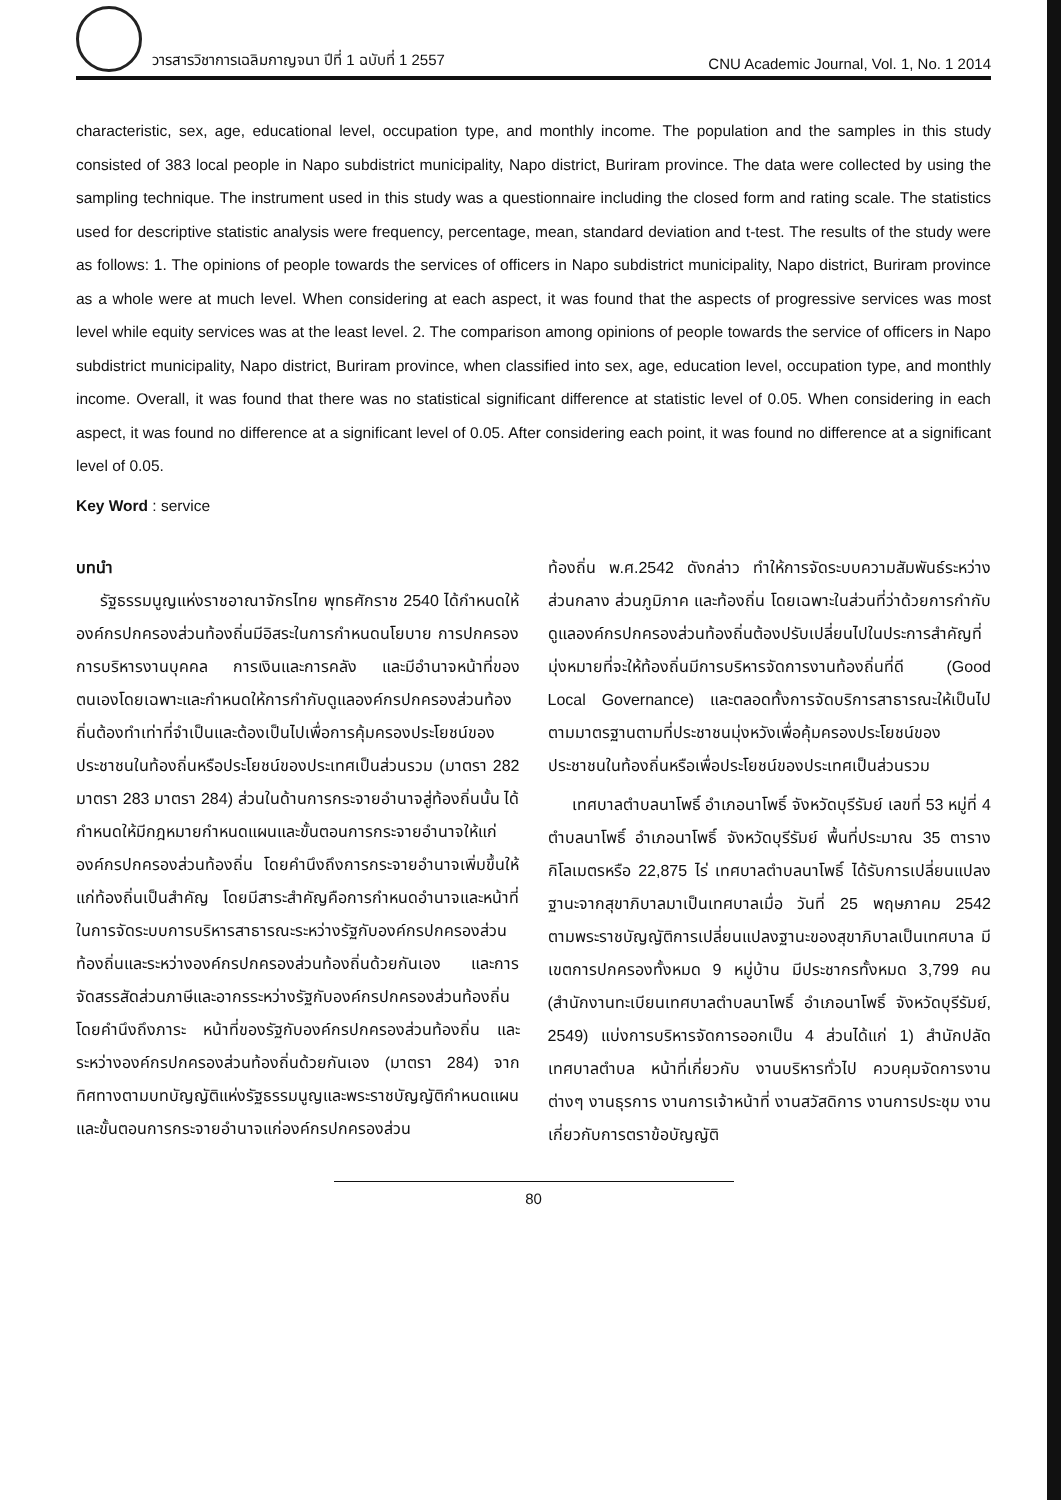วารสารวิชาการเฉลิมกาญจนา ปีที่ 1 ฉบับที่ 1 2557 CNU Academic Journal, Vol. 1, No. 1 2014
characteristic, sex, age, educational level, occupation type, and monthly income. The population and the samples in this study consisted of 383 local people in Napo subdistrict municipality, Napo district, Buriram province. The data were collected by using the sampling technique. The instrument used in this study was a questionnaire including the closed form and rating scale. The statistics used for descriptive statistic analysis were frequency, percentage, mean, standard deviation and t-test. The results of the study were as follows: 1. The opinions of people towards the services of officers in Napo subdistrict municipality, Napo district, Buriram province as a whole were at much level. When considering at each aspect, it was found that the aspects of progressive services was most level while equity services was at the least level. 2. The comparison among opinions of people towards the service of officers in Napo subdistrict municipality, Napo district, Buriram province, when classified into sex, age, education level, occupation type, and monthly income. Overall, it was found that there was no statistical significant difference at statistic level of 0.05. When considering in each aspect, it was found no difference at a significant level of 0.05. After considering each point, it was found no difference at a significant level of 0.05.
Key Word : service
บทนำ
รัฐธรรมนูญแห่งราชอาณาจักรไทย พุทธศักราช 2540 ได้กำหนดให้องค์กรปกครองส่วนท้องถิ่นมีอิสระในการกำหนดนโยบาย การปกครอง การบริหารงานบุคคล การเงินและการคลัง และมีอำนาจหน้าที่ของตนเองโดยเฉพาะและกำหนดให้การกำกับดูแลองค์กรปกครองส่วนท้องถิ่นต้องทำเท่าที่จำเป็นและต้องเป็นไปเพื่อการคุ้มครองประโยชน์ของประชาชนในท้องถิ่นหรือประโยชน์ของประเทศเป็นส่วนรวม (มาตรา 282 มาตรา 283 มาตรา 284) ส่วนในด้านการกระจายอำนาจสู่ท้องถิ่นนั้น ได้กำหนดให้มีกฎหมายกำหนดแผนและขั้นตอนการกระจายอำนาจให้แก่องค์กรปกครองส่วนท้องถิ่น โดยคำนึงถึงการกระจายอำนาจเพิ่มขึ้นให้แก่ท้องถิ่นเป็นสำคัญ โดยมีสาระสำคัญคือการกำหนดอำนาจและหน้าที่ในการจัดระบบการบริหารสาธารณะระหว่างรัฐกับองค์กรปกครองส่วนท้องถิ่นและระหว่างองค์กรปกครองส่วนท้องถิ่นด้วยกันเอง และการจัดสรรสัดส่วนภาษีและอากรระหว่างรัฐกับองค์กรปกครองส่วนท้องถิ่นโดยคำนึงถึงภาระ หน้าที่ของรัฐกับองค์กรปกครองส่วนท้องถิ่น และระหว่างองค์กรปกครองส่วนท้องถิ่นด้วยกันเอง (มาตรา 284) จากทิศทางตามบทบัญญัติแห่งรัฐธรรมนูญและพระราชบัญญัติกำหนดแผนและขั้นตอนการกระจายอำนาจแก่องค์กรปกครองส่วน
ท้องถิ่น พ.ศ.2542 ดังกล่าว ทำให้การจัดระบบความสัมพันธ์ระหว่างส่วนกลาง ส่วนภูมิภาค และท้องถิ่น โดยเฉพาะในส่วนที่ว่าด้วยการกำกับดูแลองค์กรปกครองส่วนท้องถิ่นต้องปรับเปลี่ยนไปในประการสำคัญที่มุ่งหมายที่จะให้ท้องถิ่นมีการบริหารจัดการงานท้องถิ่นที่ดี (Good Local Governance) และตลอดทั้งการจัดบริการสาธารณะให้เป็นไปตามมาตรฐานตามที่ประชาชนมุ่งหวังเพื่อคุ้มครองประโยชน์ของประชาชนในท้องถิ่นหรือเพื่อประโยชน์ของประเทศเป็นส่วนรวม
เทศบาลตำบลนาโพธิ์ อำเภอนาโพธิ์ จังหวัดบุรีรัมย์ เลขที่ 53 หมู่ที่ 4 ตำบลนาโพธิ์ อำเภอนาโพธิ์ จังหวัดบุรีรัมย์ พื้นที่ประมาณ 35 ตารางกิโลเมตรหรือ 22,875 ไร่ เทศบาลตำบลนาโพธิ์ ได้รับการเปลี่ยนแปลงฐานะจากสุขาภิบาลมาเป็นเทศบาลเมื่อ วันที่ 25 พฤษภาคม 2542 ตามพระราชบัญญัติการเปลี่ยนแปลงฐานะของสุขาภิบาลเป็นเทศบาล มีเขตการปกครองทั้งหมด 9 หมู่บ้าน มีประชากรทั้งหมด 3,799 คน (สำนักงานทะเบียนเทศบาลตำบลนาโพธิ์ อำเภอนาโพธิ์ จังหวัดบุรีรัมย์, 2549) แบ่งการบริหารจัดการออกเป็น 4 ส่วนได้แก่ 1) สำนักปลัดเทศบาลตำบล หน้าที่เกี่ยวกับ งานบริหารทั่วไป ควบคุมจัดการงานต่างๆ งานธุรการ งานการเจ้าหน้าที่ งานสวัสดิการ งานการประชุม งานเกี่ยวกับการตราข้อบัญญัติ
80